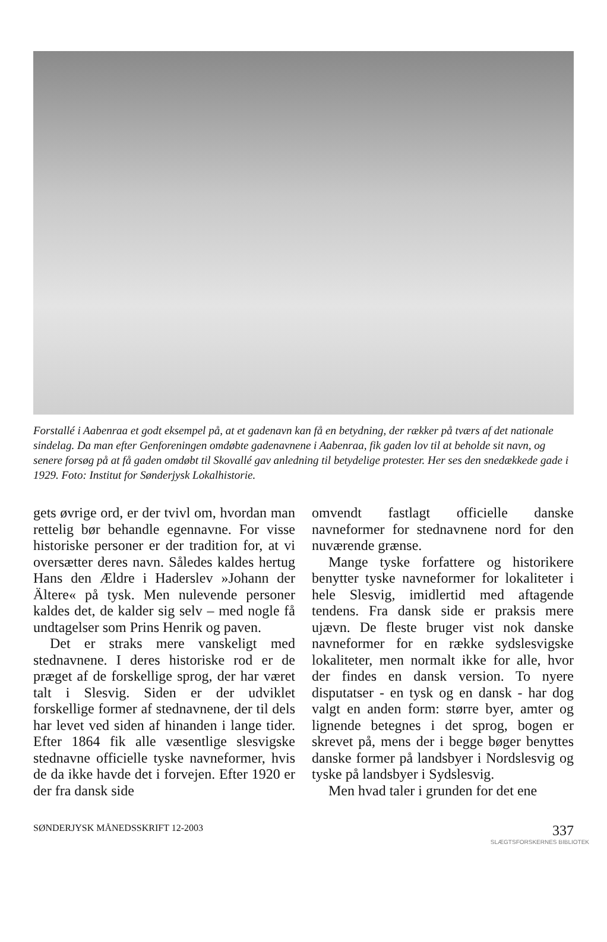Forstallé i Aabenraa et godt eksempel på, at et gadenavn kan få en betydning, der rækker på tværs af det nationale sindelag. Da man efter Genforeningen omdøbte gadenavnene i Aabenraa, fik gaden lov til at beholde sit navn, og senere forsøg på at få gaden omdøbt til Skovallé gav anledning til betydelige protester. Her ses den snedækkede gade i 1929. Foto: Institut for Sønderjysk Lokalhistorie.
gets øvrige ord, er der tvivl om, hvordan man rettelig bør behandle egennavne. For visse historiske personer er der tradition for, at vi oversætter deres navn. Således kaldes hertug Hans den Ældre i Haderslev »Johann der Ältere« på tysk. Men nulevende personer kaldes det, de kalder sig selv – med nogle få undtagelser som Prins Henrik og paven.
Det er straks mere vanskeligt med stednavnene. I deres historiske rod er de præget af de forskellige sprog, der har været talt i Slesvig. Siden er der udviklet forskellige former af stednavnene, der til dels har levet ved siden af hinanden i lange tider. Efter 1864 fik alle væsentlige slesvigske stednavne officielle tyske navneformer, hvis de da ikke havde det i forvejen. Efter 1920 er der fra dansk side
omvendt fastlagt officielle danske navneformer for stednavnene nord for den nuværende grænse.
Mange tyske forfattere og historikere benytter tyske navneformer for lokaliteter i hele Slesvig, imidlertid med aftagende tendens. Fra dansk side er praksis mere ujævn. De fleste bruger vist nok danske navneformer for en række sydslesvigske lokaliteter, men normalt ikke for alle, hvor der findes en dansk version. To nyere disputatser - en tysk og en dansk - har dog valgt en anden form: større byer, amter og lignende betegnes i det sprog, bogen er skrevet på, mens der i begge bøger benyttes danske former på landsbyer i Nordslesvig og tyske på landsbyer i Sydslesvig.
Men hvad taler i grunden for det ene
SØNDERJYSK MÅNEDSSKRIFT 12-2003 337
SLÆGTSFORSKERNES BIBLIOTEK